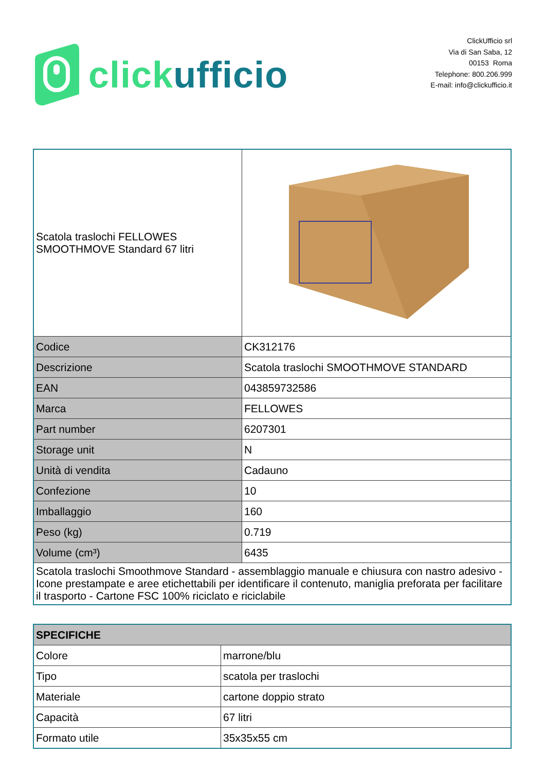click ufficio
ClickUfficio srl
Via di San Saba, 12
00153 Roma
Telephone: 800.206.999
E-mail: info@clickufficio.it
| Scatola traslochi FELLOWES SMOOTHMOVE Standard 67 litri | |
| Codice | CK312176 |
| Descrizione | Scatola traslochi SMOOTHMOVE STANDARD |
| EAN | 043859732586 |
| Marca | FELLOWES |
| Part number | 6207301 |
| Storage unit | N |
| Unità di vendita | Cadauno |
| Confezione | 10 |
| Imballaggio | 160 |
| Peso (kg) | 0.719 |
| Volume (cm³) | 6435 |
| Scatola traslochi Smoothmove Standard - assemblaggio manuale e chiusura con nastro adesivo - Icone prestampate e aree etichettabili per identificare il contenuto, maniglia preforata per facilitare il trasporto - Cartone FSC 100% riciclato e riciclabile | |
| SPECIFICHE | |
| Colore | marrone/blu |
| Tipo | scatola per traslochi |
| Materiale | cartone doppio strato |
| Capacità | 67 litri |
| Formato utile | 35x35x55 cm |